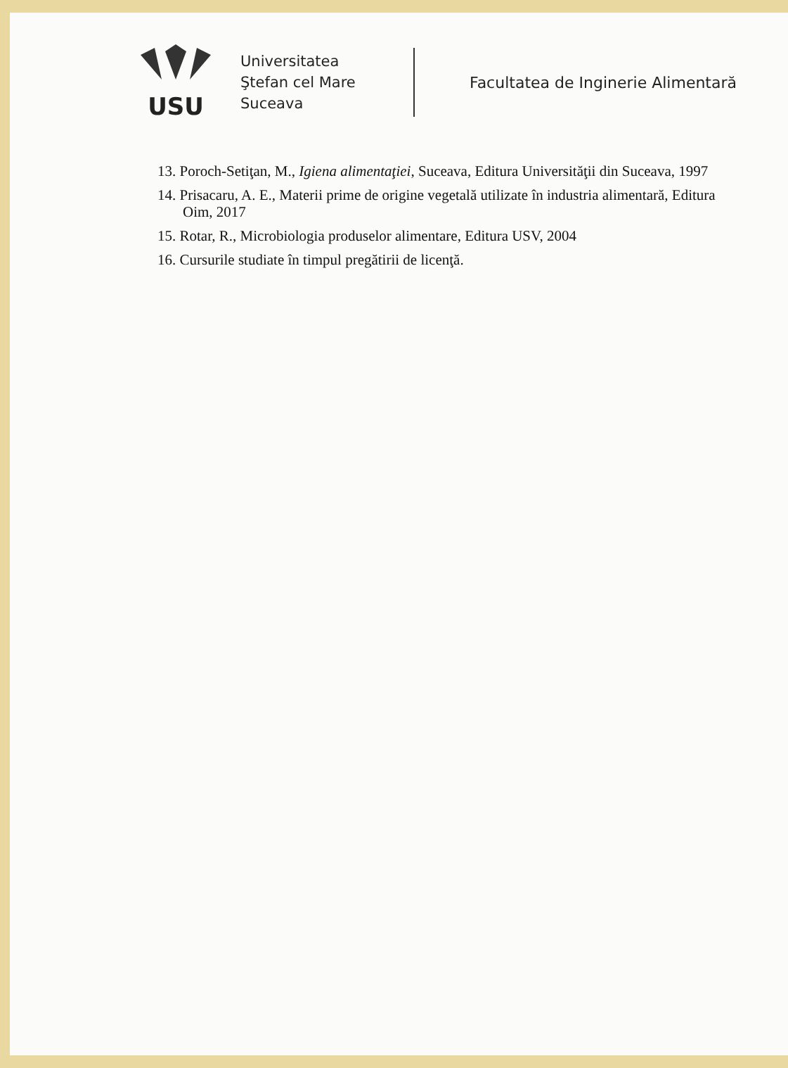USU
Universitatea
Ştefan cel Mare
Suceava
Facultatea de Inginerie Alimentară
13. Poroch-Setiţan, M., Igiena alimentaţiei, Suceava, Editura Universităţii din Suceava, 1997
14. Prisacaru, A. E., Materii prime de origine vegetală utilizate în industria alimentară, Editura Oim, 2017
15. Rotar, R., Microbiologia produselor alimentare, Editura USV, 2004
16. Cursurile studiate în timpul pregătirii de licenţă.